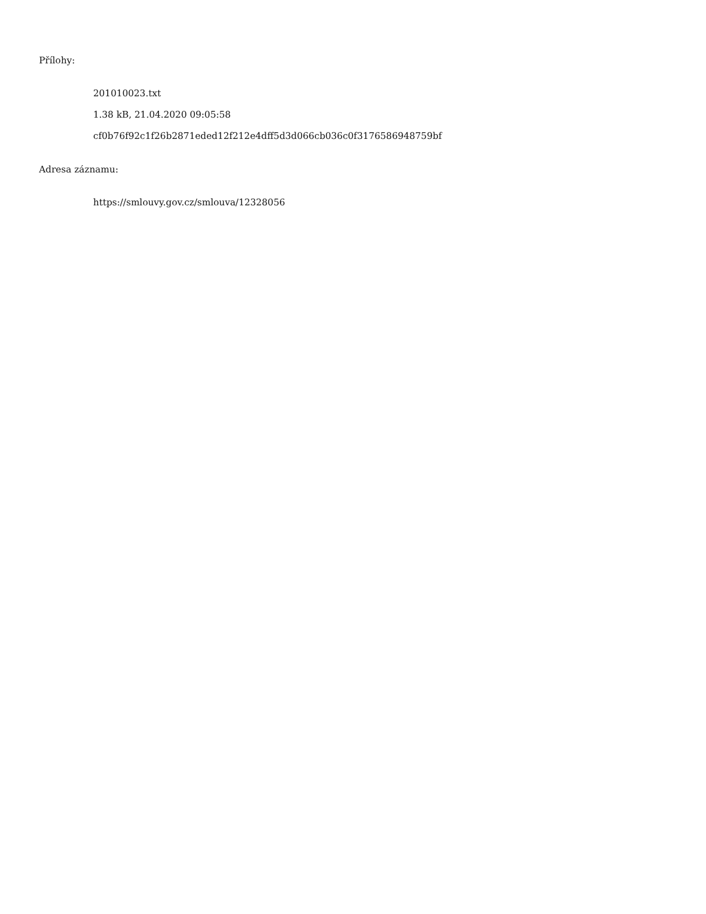Přílohy:
201010023.txt
1.38 kB, 21.04.2020 09:05:58
cf0b76f92c1f26b2871eded12f212e4dff5d3d066cb036c0f3176586948759bf
Adresa záznamu:
https://smlouvy.gov.cz/smlouva/12328056